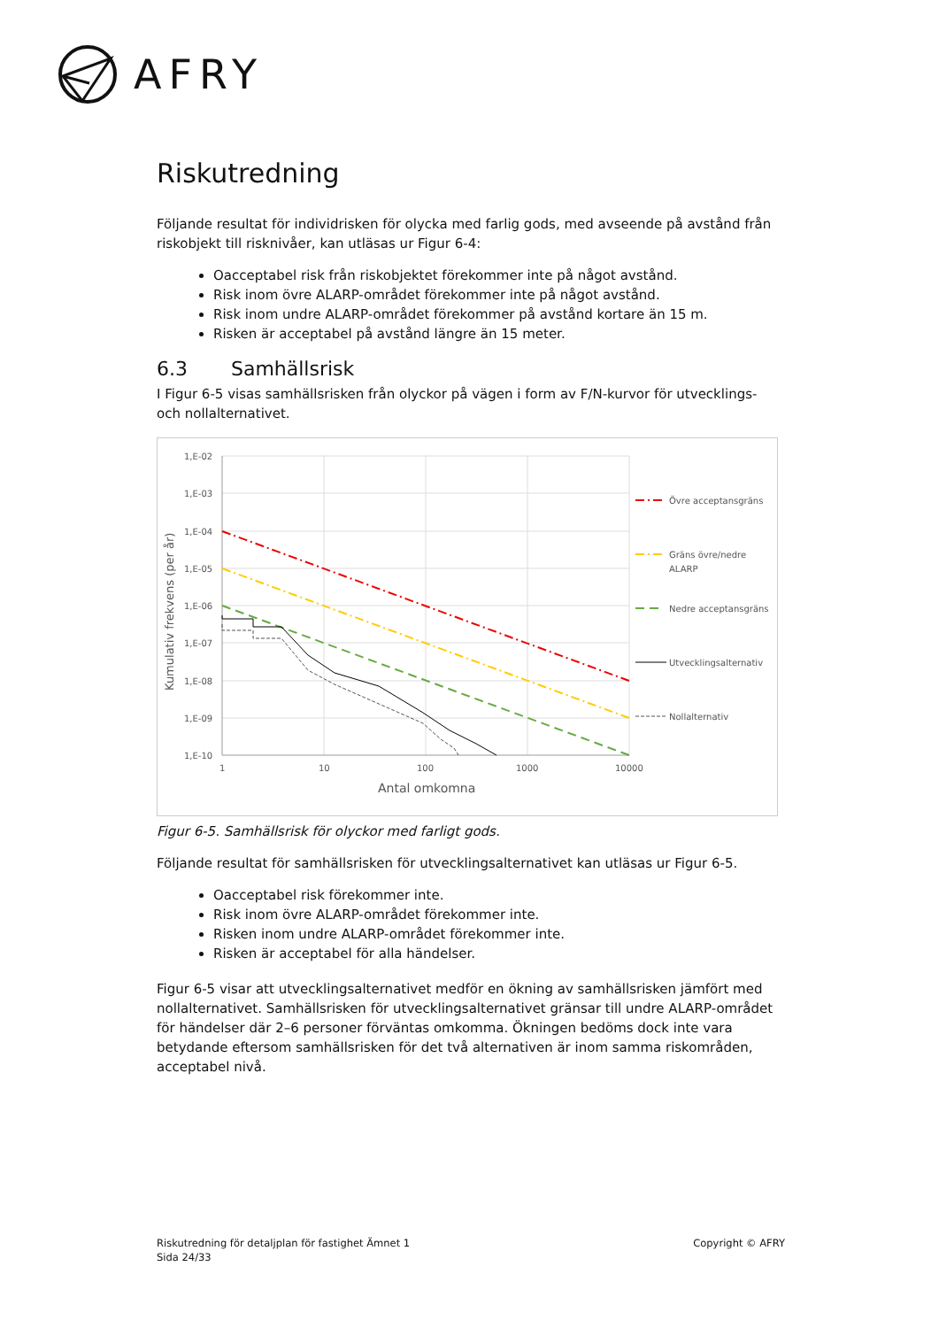AFRY
Riskutredning
Följande resultat för individrisken för olycka med farlig gods, med avseende på avstånd från riskobjekt till risknivåer, kan utläsas ur Figur 6-4:
Oacceptabel risk från riskobjektet förekommer inte på något avstånd.
Risk inom övre ALARP-området förekommer inte på något avstånd.
Risk inom undre ALARP-området förekommer på avstånd kortare än 15 m.
Risken är acceptabel på avstånd längre än 15 meter.
6.3 Samhällsrisk
I Figur 6-5 visas samhällsrisken från olyckor på vägen i form av F/N-kurvor för utvecklings- och nollalternativet.
1,E-02
1,E-03
1,E-04
1,E-05
1,E-06
1,E-07
1,E-08
1,E-09
1,E-10
1
10
100
1000
10000
Antal omkomna
Kumulativ frekvens (per år)
Övre acceptansgräns
Gräns övre/nedre
ALARP
Nedre acceptansgräns
Utvecklingsalternativ
Nollalternativ
Figur 6-5. Samhällsrisk för olyckor med farligt gods.
Följande resultat för samhällsrisken för utvecklingsalternativet kan utläsas ur Figur 6-5.
Oacceptabel risk förekommer inte.
Risk inom övre ALARP-området förekommer inte.
Risken inom undre ALARP-området förekommer inte.
Risken är acceptabel för alla händelser.
Figur 6-5 visar att utvecklingsalternativet medför en ökning av samhällsrisken jämfört med nollalternativet. Samhällsrisken för utvecklingsalternativet gränsar till undre ALARP-området för händelser där 2–6 personer förväntas omkomma. Ökningen bedöms dock inte vara betydande eftersom samhällsrisken för det två alternativen är inom samma riskområden, acceptabel nivå.
Riskutredning för detaljplan för fastighet Ämnet 1
Sida 24/33
Copyright © AFRY